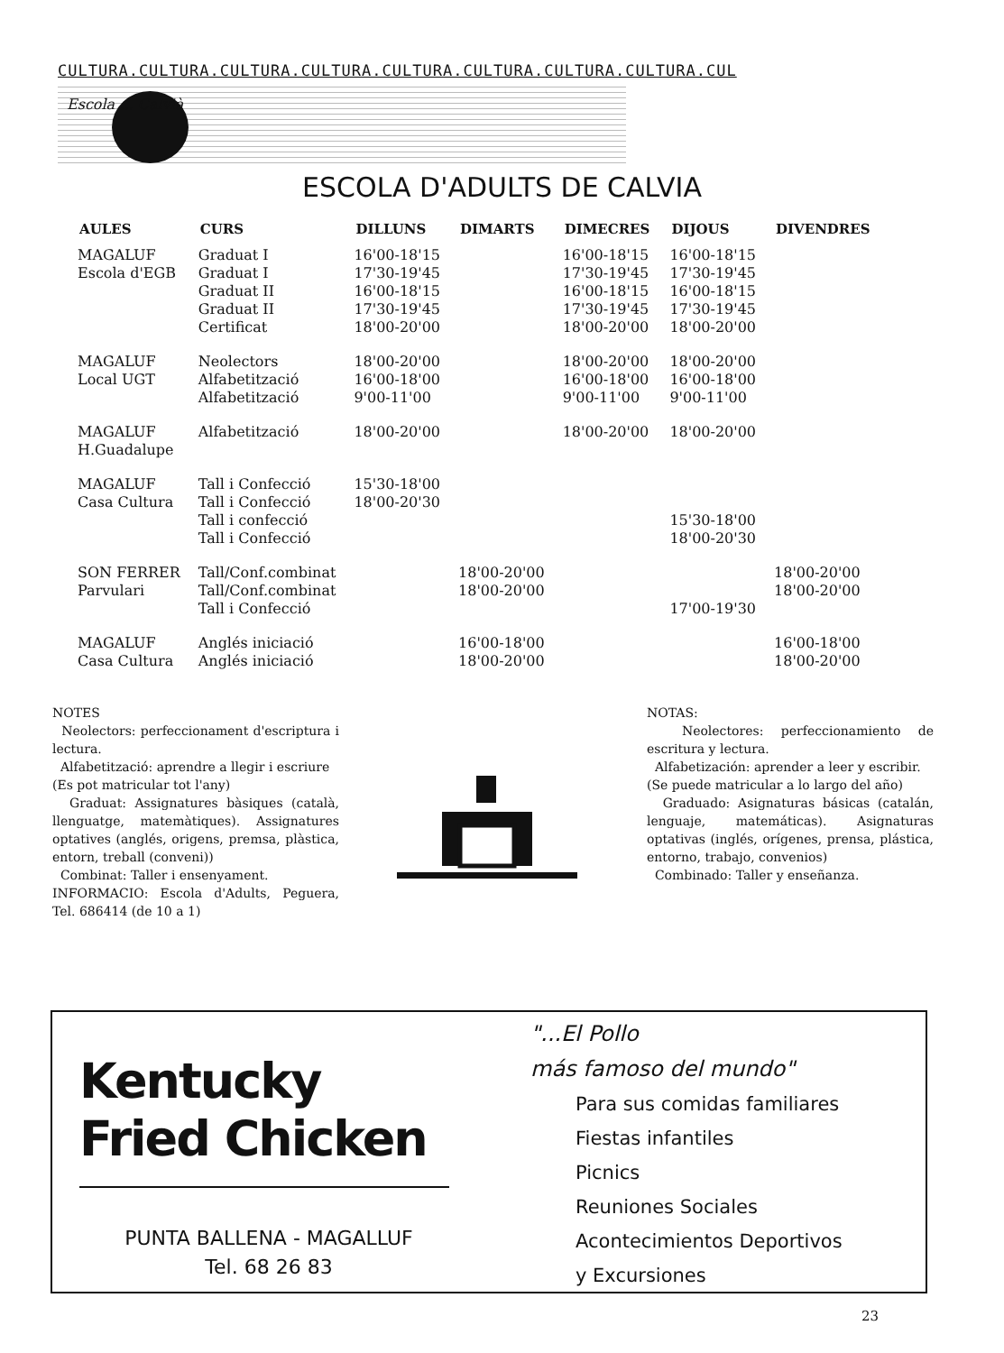CULTURA.CULTURA.CULTURA.CULTURA.CULTURA.CULTURA.CULTURA.CULTURA.CUL
Escola ... Calvià
ESCOLA D'ADULTS DE CALVIA
| AULES | CURS | DILLUNS | DIMARTS | DIMECRES | DIJOUS | DIVENDRES |
| --- | --- | --- | --- | --- | --- | --- |
| MAGALUF | Graduat I | 16'00-18'15 | | 16'00-18'15 | 16'00-18'15 | |
| Escola d'EGB | Graduat I | 17'30-19'45 | | 17'30-19'45 | 17'30-19'45 | |
| | Graduat II | 16'00-18'15 | | 16'00-18'15 | 16'00-18'15 | |
| | Graduat II | 17'30-19'45 | | 17'30-19'45 | 17'30-19'45 | |
| | Certificat | 18'00-20'00 | | 18'00-20'00 | 18'00-20'00 | |
| MAGALUF | Neolectors | 18'00-20'00 | | 18'00-20'00 | 18'00-20'00 | |
| Local UGT | Alfabetització | 16'00-18'00 | | 16'00-18'00 | 16'00-18'00 | |
| | Alfabetització | 9'00-11'00 | | 9'00-11'00 | 9'00-11'00 | |
| MAGALUF H.Guadalupe | Alfabetització | 18'00-20'00 | | 18'00-20'00 | 18'00-20'00 | |
| MAGALUF | Tall i Confecció | 15'30-18'00 | | | | |
| Casa Cultura | Tall i Confecció | 18'00-20'30 | | | | |
| | Tall i confecció | | | | 15'30-18'00 | |
| | Tall i Confecció | | | | 18'00-20'30 | |
| SON FERRER | Tall/Conf.combinat | | 18'00-20'00 | | | 18'00-20'00 |
| Parvulari | Tall/Conf.combinat | | 18'00-20'00 | | | 18'00-20'00 |
| | Tall i Confecció | | | | 17'00-19'30 | |
| MAGALUF | Anglés iniciació | | 16'00-18'00 | | | 16'00-18'00 |
| Casa Cultura | Anglés iniciació | | 18'00-20'00 | | | 18'00-20'00 |
NOTES
Neolectors: perfeccionament d'escriptura i lectura.
Alfabetització: aprendre a llegir i escriure
(Es pot matricular tot l'any)
Graduat: Assignatures bàsiques (català, llenguatge, matemàtiques). Assignatures optatives (anglés, origens, premsa, plàstica, entorn, treball (conveni))
Combinat: Taller i ensenyament.
INFORMACIO: Escola d'Adults, Peguera, Tel. 686414 (de 10 a 1)
NOTAS:
Neolectores: perfeccionamiento de escritura y lectura.
Alfabetización: aprender a leer y escribir.
(Se puede matricular a lo largo del año)
Graduado: Asignaturas básicas (catalán, lenguaje, matemáticas). Asignaturas optativas (inglés, orígenes, prensa, plástica, entorno, trabajo, convenios)
Combinado: Taller y enseñanza.
Kentucky
Fried Chicken
PUNTA BALLENA - MAGALLUF
Tel. 68 26 83
"...El Pollo
más famoso del mundo"
Para sus comidas familiares
Fiestas infantiles
Picnics
Reuniones Sociales
Acontecimientos Deportivos
y Excursiones
23